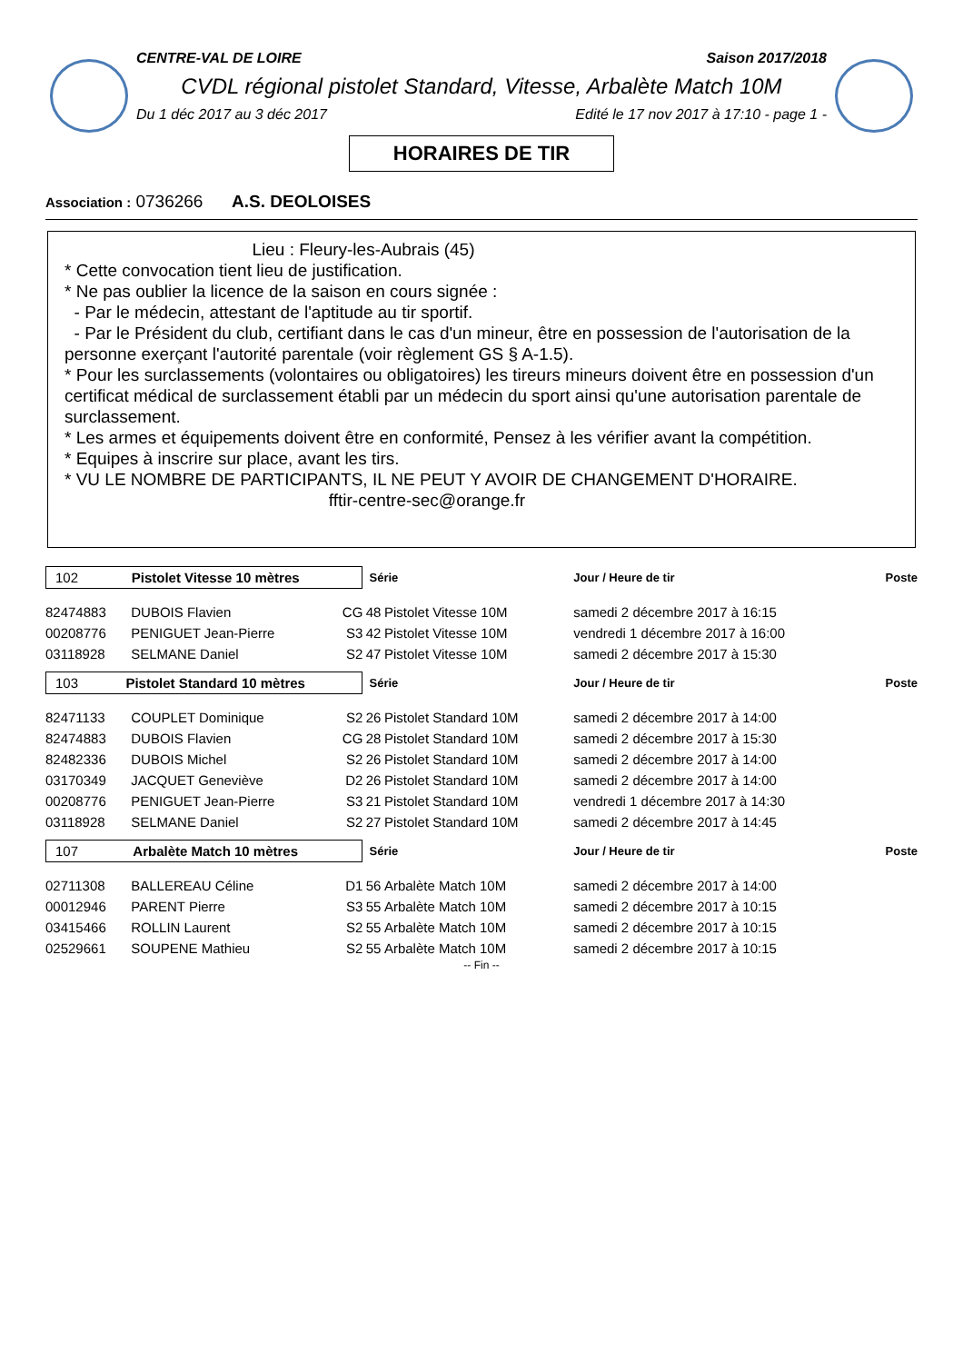CENTRE-VAL DE LOIRE Saison 2017/2018
CVDL régional pistolet Standard, Vitesse, Arbalète Match 10M
Du 1 déc 2017 au 3 déc 2017 Edité le 17 nov 2017 à 17:10 - page 1 -
HORAIRES DE TIR
Association : 0736266 A.S. DEOLOISES
Lieu : Fleury-les-Aubrais (45)
* Cette convocation tient lieu de justification.
* Ne pas oublier la licence de la saison en cours signée :
- Par le médecin, attestant de l'aptitude au tir sportif.
- Par le Président du club, certifiant dans le cas d'un mineur, être en possession de l'autorisation de la personne exerçant l'autorité parentale (voir règlement GS § A-1.5).
* Pour les surclassements (volontaires ou obligatoires) les tireurs mineurs doivent être en possession d'un certificat médical de surclassement établi par un médecin du sport ainsi qu'une autorisation parentale de surclassement.
* Les armes et équipements doivent être en conformité, Pensez à les vérifier avant la compétition.
* Equipes à inscrire sur place, avant les tirs.
* VU LE NOMBRE DE PARTICIPANTS, IL NE PEUT Y AVOIR DE CHANGEMENT D'HORAIRE.
fftir-centre-sec@orange.fr
| 102 Pistolet Vitesse 10 mètres | | | Série | | Jour / Heure de tir | Poste |
| 82474883 | DUBOIS Flavien | CG | 48 | Pistolet Vitesse 10M | samedi 2 décembre 2017 à 16:15 | |
| 00208776 | PENIGUET Jean-Pierre | S3 | 42 | Pistolet Vitesse 10M | vendredi 1 décembre 2017 à 16:00 | |
| 03118928 | SELMANE Daniel | S2 | 47 | Pistolet Vitesse 10M | samedi 2 décembre 2017 à 15:30 | |
| 103 Pistolet Standard 10 mètres | | | Série | | Jour / Heure de tir | Poste |
| 82471133 | COUPLET Dominique | S2 | 26 | Pistolet Standard 10M | samedi 2 décembre 2017 à 14:00 | |
| 82474883 | DUBOIS Flavien | CG | 28 | Pistolet Standard 10M | samedi 2 décembre 2017 à 15:30 | |
| 82482336 | DUBOIS Michel | S2 | 26 | Pistolet Standard 10M | samedi 2 décembre 2017 à 14:00 | |
| 03170349 | JACQUET Geneviève | D2 | 26 | Pistolet Standard 10M | samedi 2 décembre 2017 à 14:00 | |
| 00208776 | PENIGUET Jean-Pierre | S3 | 21 | Pistolet Standard 10M | vendredi 1 décembre 2017 à 14:30 | |
| 03118928 | SELMANE Daniel | S2 | 27 | Pistolet Standard 10M | samedi 2 décembre 2017 à 14:45 | |
| 107 Arbalète Match 10 mètres | | | Série | | Jour / Heure de tir | Poste |
| 02711308 | BALLEREAU Céline | D1 | 56 | Arbalète Match 10M | samedi 2 décembre 2017 à 14:00 | |
| 00012946 | PARENT Pierre | S3 | 55 | Arbalète Match 10M | samedi 2 décembre 2017 à 10:15 | |
| 03415466 | ROLLIN Laurent | S2 | 55 | Arbalète Match 10M | samedi 2 décembre 2017 à 10:15 | |
| 02529661 | SOUPENE Mathieu | S2 | 55 | Arbalète Match 10M | samedi 2 décembre 2017 à 10:15 | |
-- Fin --